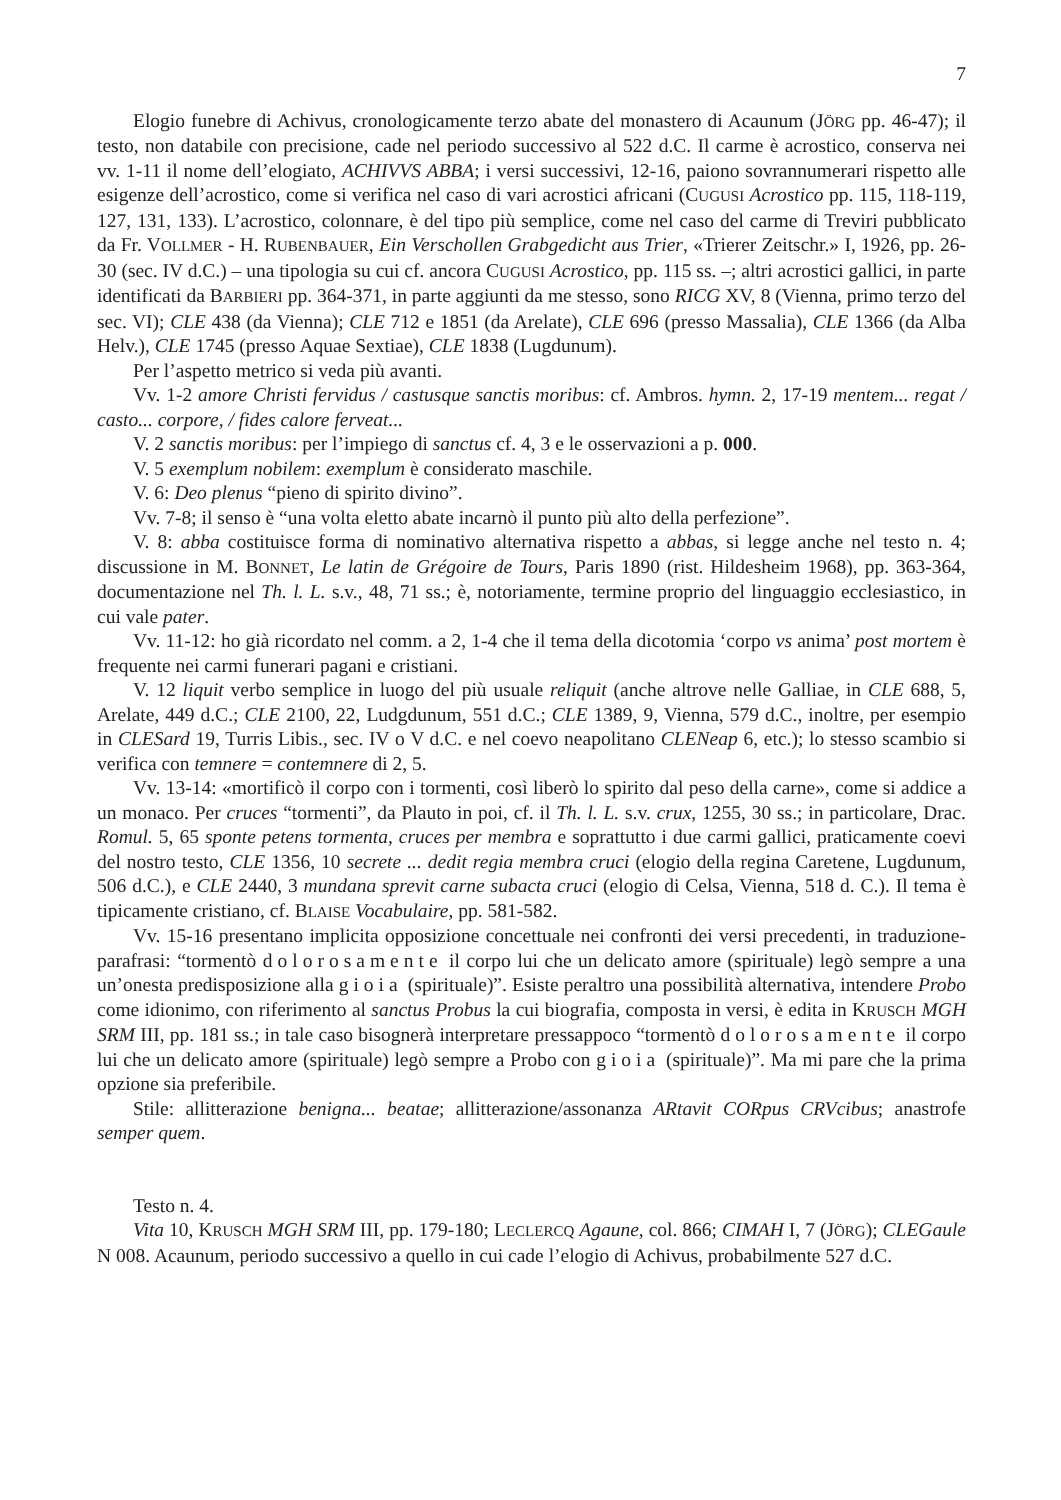7
Elogio funebre di Achivus, cronologicamente terzo abate del monastero di Acaunum (JÖRG pp. 46-47); il testo, non databile con precisione, cade nel periodo successivo al 522 d.C. Il carme è acrostico, conserva nei vv. 1-11 il nome dell’elogiato, ACHIVVS ABBA; i versi successivi, 12-16, paiono sovrannumerari rispetto alle esigenze dell’acrostico, come si verifica nel caso di vari acrostici africani (CUGUSI Acrostico pp. 115, 118-119, 127, 131, 133). L’acrostico, colonnare, è del tipo più semplice, come nel caso del carme di Treviri pubblicato da Fr. VOLLMER - H. RUBENBAUER, Ein Verschollen Grabgedicht aus Trier, «Trierer Zeitschr.» I, 1926, pp. 26-30 (sec. IV d.C.) – una tipologia su cui cf. ancora CUGUSI Acrostico, pp. 115 ss. –; altri acrostici gallici, in parte identificati da BARBIERI pp. 364-371, in parte aggiunti da me stesso, sono RICG XV, 8 (Vienna, primo terzo del sec. VI); CLE 438 (da Vienna); CLE 712 e 1851 (da Arelate), CLE 696 (presso Massalia), CLE 1366 (da Alba Helv.), CLE 1745 (presso Aquae Sextiae), CLE 1838 (Lugdunum).
Per l’aspetto metrico si veda più avanti.
Vv. 1-2 amore Christi fervidus / castusque sanctis moribus: cf. Ambros. hymn. 2, 17-19 mentem... regat / casto... corpore, / fides calore ferveat...
V. 2 sanctis moribus: per l’impiego di sanctus cf. 4, 3 e le osservazioni a p. 000.
V. 5 exemplum nobilem: exemplum è considerato maschile.
V. 6: Deo plenus “pieno di spirito divino”.
Vv. 7-8; il senso è “una volta eletto abate incarnò il punto più alto della perfezione”.
V. 8: abba costituisce forma di nominativo alternativa rispetto a abbas, si legge anche nel testo n. 4; discussione in M. BONNET, Le latin de Grégoire de Tours, Paris 1890 (rist. Hildesheim 1968), pp. 363-364, documentazione nel Th. l. L. s.v., 48, 71 ss.; è, notoriamente, termine proprio del linguaggio ecclesiastico, in cui vale pater.
Vv. 11-12: ho già ricordato nel comm. a 2, 1-4 che il tema della dicotomia ‘corpo vs anima’ post mortem è frequente nei carmi funerari pagani e cristiani.
V. 12 liquit verbo semplice in luogo del più usuale reliquit (anche altrove nelle Galliae, in CLE 688, 5, Arelate, 449 d.C.; CLE 2100, 22, Ludgdunum, 551 d.C.; CLE 1389, 9, Vienna, 579 d.C., inoltre, per esempio in CLESard 19, Turris Libis., sec. IV o V d.C. e nel coevo neapolitano CLENeap 6, etc.); lo stesso scambio si verifica con temnere = contemnere di 2, 5.
Vv. 13-14: «mortificò il corpo con i tormenti, così liberò lo spirito dal peso della carne», come si addice a un monaco. Per cruces “tormenti”, da Plauto in poi, cf. il Th. l. L. s.v. crux, 1255, 30 ss.; in particolare, Drac. Romul. 5, 65 sponte petens tormenta, cruces per membra e soprattutto i due carmi gallici, praticamente coevi del nostro testo, CLE 1356, 10 secrete ... dedit regia membra cruci (elogio della regina Caretene, Lugdunum, 506 d.C.), e CLE 2440, 3 mundana sprevit carne subacta cruci (elogio di Celsa, Vienna, 518 d. C.). Il tema è tipicamente cristiano, cf. BLAISE Vocabulaire, pp. 581-582.
Vv. 15-16 presentano implicita opposizione concettuale nei confronti dei versi precedenti, in traduzione-parafrasi: “tormentò dolorosamente il corpo lui che un delicato amore (spirituale) legò sempre a una un’onesta predisposizione alla gioia (spirituale)”. Esiste peraltro una possibilità alternativa, intendere Probo come idionimo, con riferimento al sanctus Probus la cui biografia, composta in versi, è edita in KRUSCH MGH SRM III, pp. 181 ss.; in tale caso bisognerà interpretare pressappoco “tormentò dolorosamente il corpo lui che un delicato amore (spirituale) legò sempre a Probo con gioia (spirituale)”. Ma mi pare che la prima opzione sia preferibile.
Stile: allitterazione benigna... beatae; allitterazione/assonanza ARtavit CORpus CRVcibus; anastrofe semper quem.
Testo n. 4.
Vita 10, KRUSCH MGH SRM III, pp. 179-180; LECLERCQ Agaune, col. 866; CIMAH I, 7 (JÖRG); CLEGaule N 008. Acaunum, periodo successivo a quello in cui cade l’elogio di Achivus, probabilmente 527 d.C.